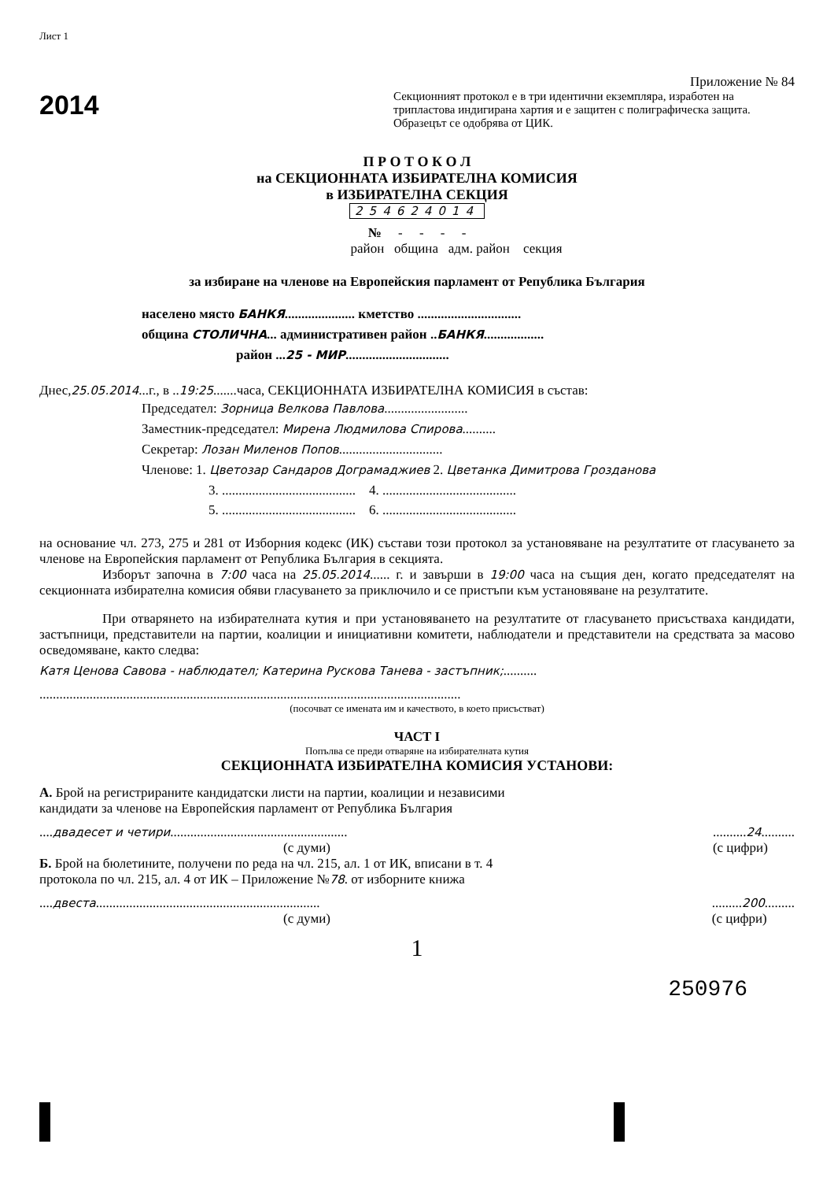Лист 1
2014
Приложение № 84
Секционният протокол е в три идентични екземпляра, изработен на трипластова индигирана хартия и е защитен с полиграфическа защита. Образецът се одобрява от ЦИК.
П Р О Т О К О Л
на СЕКЦИОННАТА ИЗБИРАТЕЛНА КОМИСИЯ
в ИЗБИРАТЕЛНА СЕКЦИЯ
254624014
№ - - - -
район община адм. район секция
за избиране на членове на Европейския парламент от Република България
населено място БАНКЯ..................... кметство ...............................
община СТОЛИЧНА... административен район ..БАНКЯ..................
район ...25 - МИР...............................
Днес,25.05.2014...г., в ..19:25.......часа, СЕКЦИОННАТА ИЗБИРАТЕЛНА КОМИСИЯ в състав:
Председател: Зорница Велкова Павлова.........................
Заместник-председател: Мирена Людмилова Спирова..........
Секретар: Лозан Миленов Попов...............................
Членове: 1. Цветозар Сандаров Дограмаджиев 2. Цветанка Димитрова Грозданова
3. ........................................ 4. ........................................
5. ........................................ 6. ........................................
на основание чл. 273, 275 и 281 от Изборния кодекс (ИК) състави този протокол за установяване на резултатите от гласуването за членове на Европейския парламент от Република България в секцията.
Изборът започна в 7:00 часа на 25.05.2014...... г. и завърши в 19:00 часа на същия ден, когато председателят на секционната избирателна комисия обяви гласуването за приключило и се пристъпи към установяване на резултатите.
При отварянето на избирателната кутия и при установяването на резултатите от гласуването присъстваха кандидати, застъпници, представители на партии, коалиции и инициативни комитети, наблюдатели и представители на средствата за масово осведомяване, както следва:
Катя Ценова Савова - наблюдател; Катерина Рускова Танева - застъпник;..........
..............................................................................................................................
(посочват се имената им и качеството, в което присъстват)
ЧАСТ I
Попълва се преди отваряне на избирателната кутия
СЕКЦИОННАТА ИЗБИРАТЕЛНА КОМИСИЯ УСТАНОВИ:
А. Брой на регистрираните кандидатски листи на партии, коалиции и независими кандидати за членове на Европейския парламент от Република България
....двадесет и четири.....................................................
(с думи)
..........24..........
(с цифри)
Б. Брой на бюлетините, получени по реда на чл. 215, ал. 1 от ИК, вписани в т. 4 протокола по чл. 215, ал. 4 от ИК – Приложение №78. от изборните книжа
....двеста...................................................................
(с думи)
.........200.........
(с цифри)
1
250976